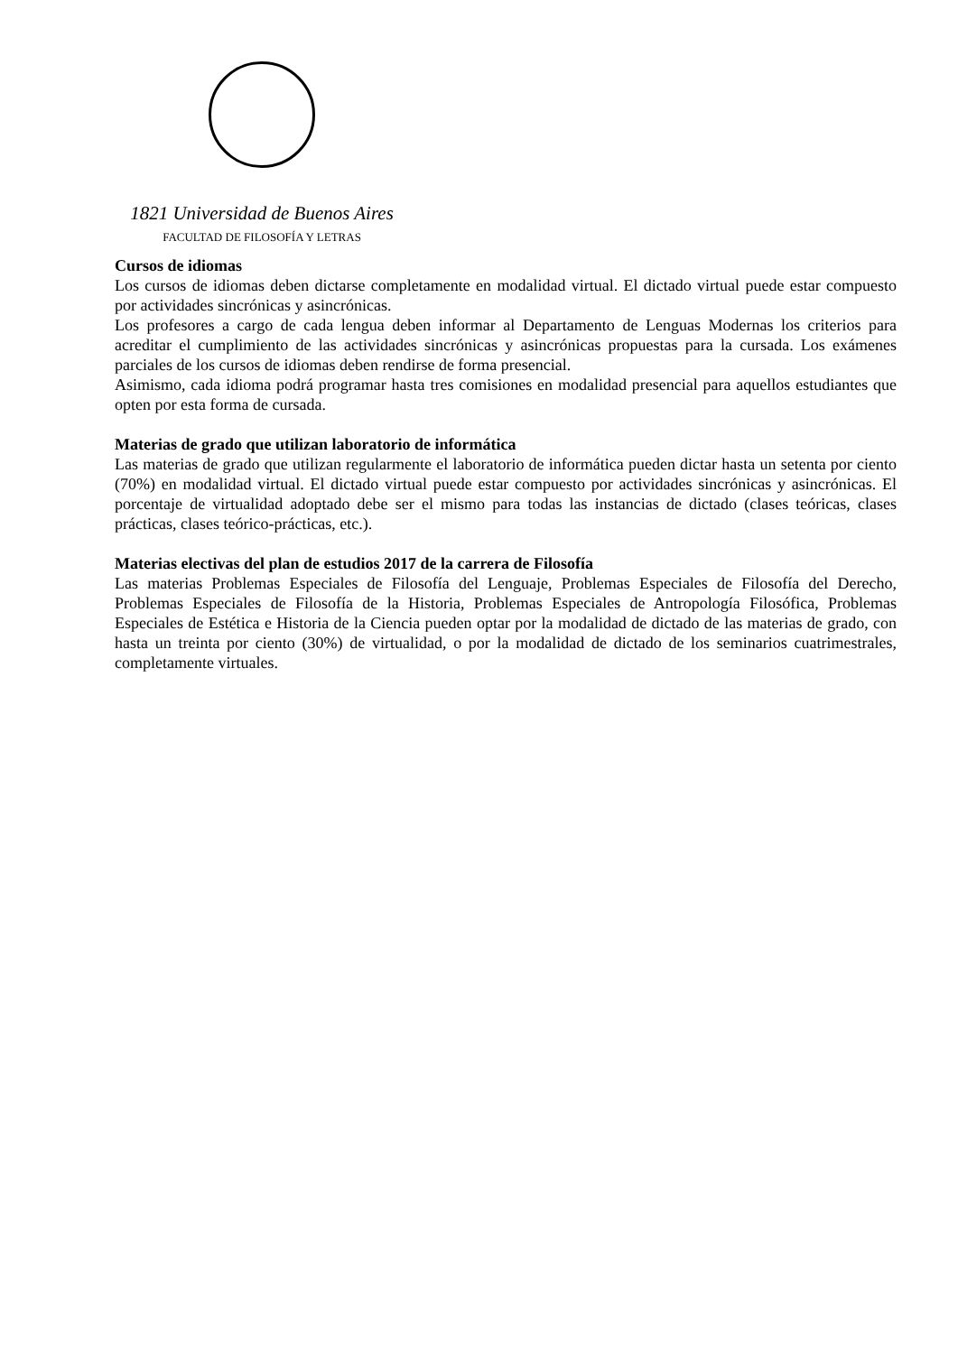1821 Universidad de Buenos Aires
FACULTAD DE FILOSOFÍA Y LETRAS
Cursos de idiomas
Los cursos de idiomas deben dictarse completamente en modalidad virtual. El dictado virtual puede estar compuesto por actividades sincrónicas y asincrónicas.
Los profesores a cargo de cada lengua deben informar al Departamento de Lenguas Modernas los criterios para acreditar el cumplimiento de las actividades sincrónicas y asincrónicas propuestas para la cursada. Los exámenes parciales de los cursos de idiomas deben rendirse de forma presencial.
Asimismo, cada idioma podrá programar hasta tres comisiones en modalidad presencial para aquellos estudiantes que opten por esta forma de cursada.
Materias de grado que utilizan laboratorio de informática
Las materias de grado que utilizan regularmente el laboratorio de informática pueden dictar hasta un setenta por ciento (70%) en modalidad virtual. El dictado virtual puede estar compuesto por actividades sincrónicas y asincrónicas. El porcentaje de virtualidad adoptado debe ser el mismo para todas las instancias de dictado (clases teóricas, clases prácticas, clases teórico-prácticas, etc.).
Materias electivas del plan de estudios 2017 de la carrera de Filosofía
Las materias Problemas Especiales de Filosofía del Lenguaje, Problemas Especiales de Filosofía del Derecho, Problemas Especiales de Filosofía de la Historia, Problemas Especiales de Antropología Filosófica, Problemas Especiales de Estética e Historia de la Ciencia pueden optar por la modalidad de dictado de las materias de grado, con hasta un treinta por ciento (30%) de virtualidad, o por la modalidad de dictado de los seminarios cuatrimestrales, completamente virtuales.